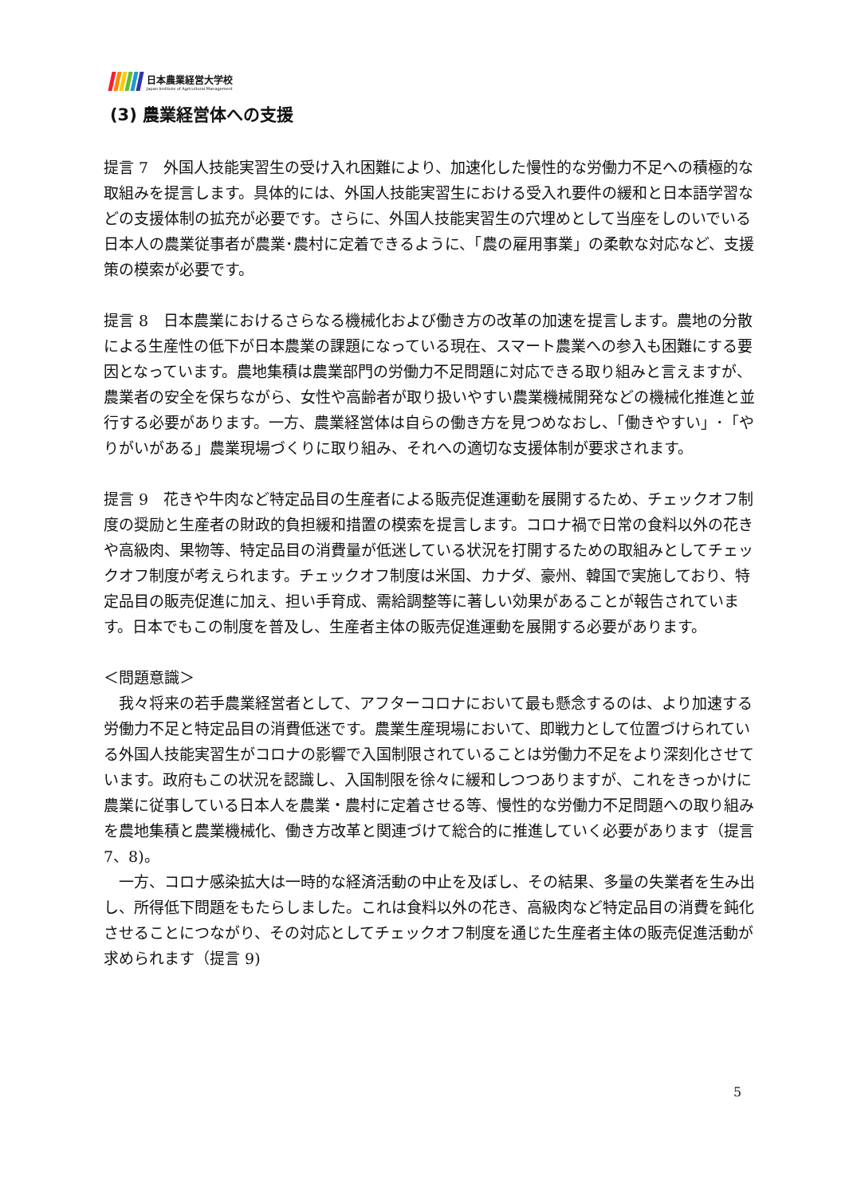日本農業経営大学校
Japan Institute of Agricultural Management
(3) 農業経営体への支援
提言 7　外国人技能実習生の受け入れ困難により、加速化した慢性的な労働力不足への積極的な取組みを提言します。具体的には、外国人技能実習生における受入れ要件の緩和と日本語学習などの支援体制の拡充が必要です。さらに、外国人技能実習生の穴埋めとして当座をしのいでいる日本人の農業従事者が農業･農村に定着できるように、「農の雇用事業」の柔軟な対応など、支援策の模索が必要です。
提言 8　日本農業におけるさらなる機械化および働き方の改革の加速を提言します。農地の分散による生産性の低下が日本農業の課題になっている現在、スマート農業への参入も困難にする要因となっています。農地集積は農業部門の労働力不足問題に対応できる取り組みと言えますが、農業者の安全を保ちながら、女性や高齢者が取り扱いやすい農業機械開発などの機械化推進と並行する必要があります。一方、農業経営体は自らの働き方を見つめなおし、「働きやすい」･「やりがいがある」農業現場づくりに取り組み、それへの適切な支援体制が要求されます。
提言 9　花きや牛肉など特定品目の生産者による販売促進運動を展開するため、チェックオフ制度の奨励と生産者の財政的負担緩和措置の模索を提言します。コロナ禍で日常の食料以外の花きや高級肉、果物等、特定品目の消費量が低迷している状況を打開するための取組みとしてチェックオフ制度が考えられます。チェックオフ制度は米国、カナダ、豪州、韓国で実施しており、特定品目の販売促進に加え、担い手育成、需給調整等に著しい効果があることが報告されています。日本でもこの制度を普及し、生産者主体の販売促進運動を展開する必要があります。
＜問題意識＞
　我々将来の若手農業経営者として、アフターコロナにおいて最も懸念するのは、より加速する労働力不足と特定品目の消費低迷です。農業生産現場において、即戦力として位置づけられている外国人技能実習生がコロナの影響で入国制限されていることは労働力不足をより深刻化させています。政府もこの状況を認識し、入国制限を徐々に緩和しつつありますが、これをきっかけに農業に従事している日本人を農業・農村に定着させる等、慢性的な労働力不足問題への取り組みを農地集積と農業機械化、働き方改革と関連づけて総合的に推進していく必要があります（提言 7、8)。
　一方、コロナ感染拡大は一時的な経済活動の中止を及ぼし、その結果、多量の失業者を生み出し、所得低下問題をもたらしました。これは食料以外の花き、高級肉など特定品目の消費を鈍化させることにつながり、その対応としてチェックオフ制度を通じた生産者主体の販売促進活動が求められます（提言 9)
5